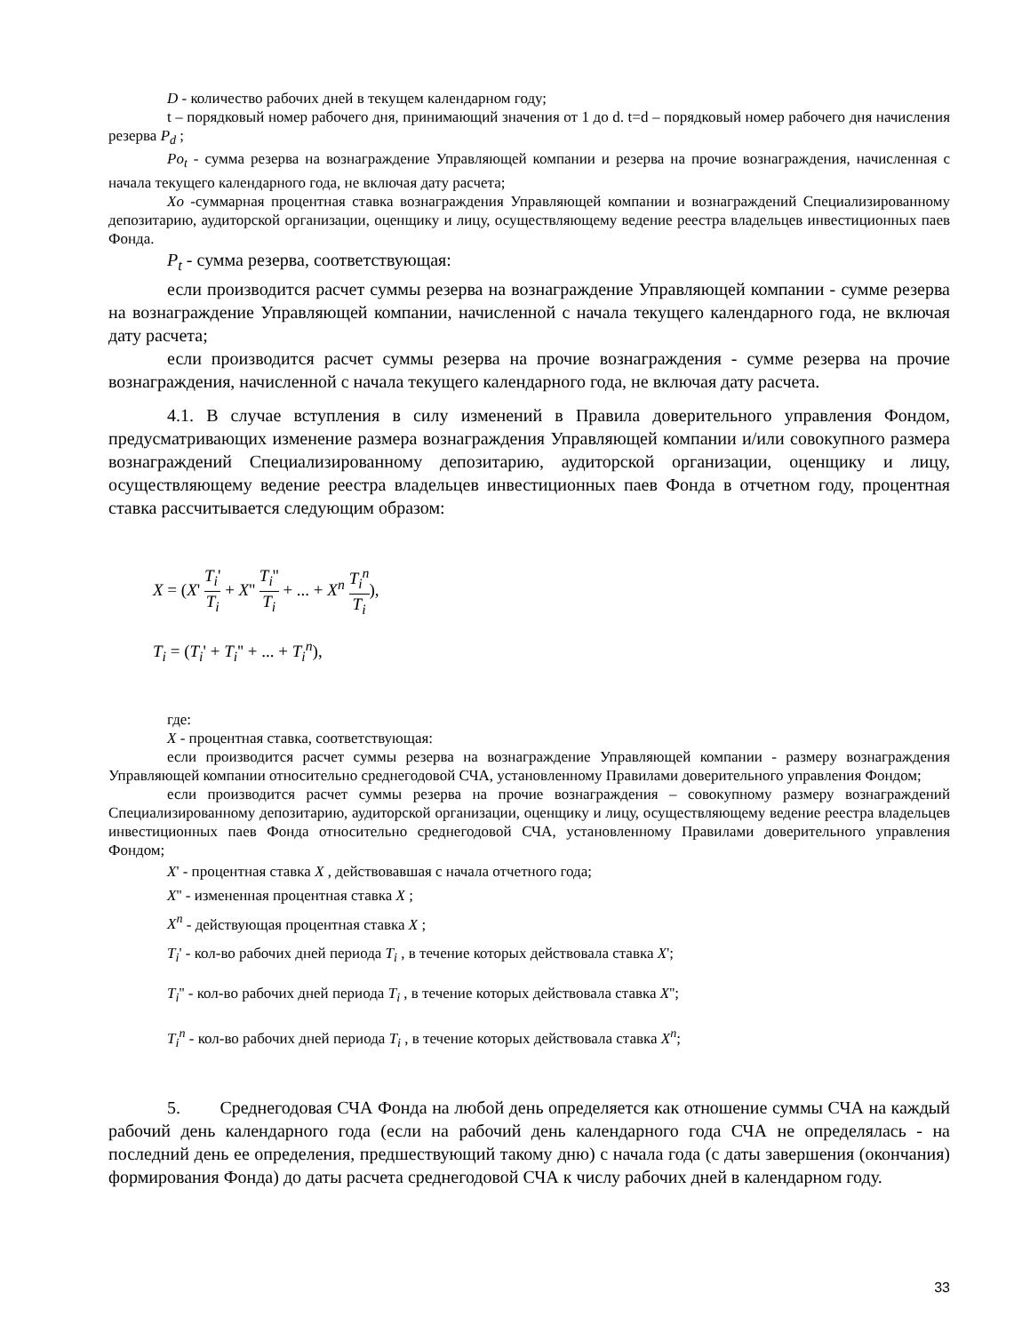D - количество рабочих дней в текущем календарном году;
t – порядковый номер рабочего дня, принимающий значения от 1 до d. t=d – порядковый номер рабочего дня начисления резерва P<sub>d</sub> ;
Po<sub>t</sub> - сумма резерва на вознаграждение Управляющей компании и резерва на прочие вознаграждения, начисленная с начала текущего календарного года, не включая дату расчета;
Xo -суммарная процентная ставка вознаграждения Управляющей компании и вознаграждений Специализированному депозитарию, аудиторской организации, оценщику и лицу, осуществляющему ведение реестра владельцев инвестиционных паев Фонда.
P<sub>t</sub> - сумма резерва, соответствующая:
если производится расчет суммы резерва на вознаграждение Управляющей компании - сумме резерва на вознаграждение Управляющей компании, начисленной с начала текущего календарного года, не включая дату расчета;
если производится расчет суммы резерва на прочие вознаграждения - сумме резерва на прочие вознаграждения, начисленной с начала текущего календарного года, не включая дату расчета.
4.1. В случае вступления в силу изменений в Правила доверительного управления Фондом, предусматривающих изменение размера вознаграждения Управляющей компании и/или совокупного размера вознаграждений Специализированному депозитарию, аудиторской организации, оценщику и лицу, осуществляющему ведение реестра владельцев инвестиционных паев Фонда в отчетном году, процентная ставка рассчитывается следующим образом:
X = (X' T<sub>i</sub>' T<sub>i</sub> + X'' T<sub>i</sub>'' T<sub>i</sub> + ... + X<sup>n</sup> T<sub>i</sub><sup>n</sup> T<sub>i</sub>),
T<sub>i</sub> = (T<sub>i</sub>' + T<sub>i</sub>'' + ... + T<sub>i</sub><sup>n</sup>),
где:
X - процентная ставка, соответствующая:
если производится расчет суммы резерва на вознаграждение Управляющей компании - размеру вознаграждения Управляющей компании относительно среднегодовой СЧА, установленному Правилами доверительного управления Фондом;
если производится расчет суммы резерва на прочие вознаграждения – совокупному размеру вознаграждений Специализированному депозитарию, аудиторской организации, оценщику и лицу, осуществляющему ведение реестра владельцев инвестиционных паев Фонда относительно среднегодовой СЧА, установленному Правилами доверительного управления Фондом;
X' - процентная ставка X , действовавшая с начала отчетного года;
X'' - измененная процентная ставка X ;
X<sup>n</sup> - действующая процентная ставка X ;
T<sub>i</sub>' - кол-во рабочих дней периода T<sub>i</sub> , в течение которых действовала ставка X';
T<sub>i</sub>'' - кол-во рабочих дней периода T<sub>i</sub> , в течение которых действовала ставка X'';
T<sub>i</sub><sup>n</sup> - кол-во рабочих дней периода T<sub>i</sub> , в течение которых действовала ставка X<sup>n</sup>;
5. Среднегодовая СЧА Фонда на любой день определяется как отношение суммы СЧА на каждый рабочий день календарного года (если на рабочий день календарного года СЧА не определялась - на последний день ее определения, предшествующий такому дню) с начала года (с даты завершения (окончания) формирования Фонда) до даты расчета среднегодовой СЧА к числу рабочих дней в календарном году.
33